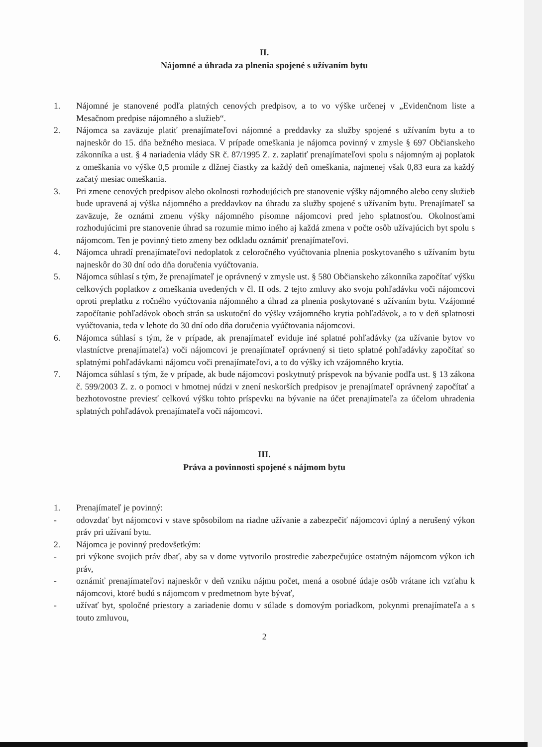II.
Nájomné a úhrada za plnenia spojené s užívaním bytu
1. Nájomné je stanovené podľa platných cenových predpisov, a to vo výške určenej v „Evidenčnom liste a Mesačnom predpise nájomného a služieb“.
2. Nájomca sa zaväzuje platiť prenajímateľovi nájomné a preddavky za služby spojené s užívaním bytu a to najneskôr do 15. dňa bežného mesiaca. V prípade omeškania je nájomca povinný v zmysle § 697 Občianskeho zákonníka a ust. § 4 nariadenia vlády SR č. 87/1995 Z. z. zaplatiť prenajímateľovi spolu s nájomným aj poplatok z omeškania vo výške 0,5 promile z dlžnej čiastky za každý deň omeškania, najmenej však 0,83 eura za každý začatý mesiac omeškania.
3. Pri zmene cenových predpisov alebo okolnosti rozhodujúcich pre stanovenie výšky nájomného alebo ceny služieb bude upravená aj výška nájomného a preddavkov na úhradu za služby spojené s užívaním bytu. Prenajímateľ sa zaväzuje, že oznámi zmenu výšky nájomného písomne nájomcovi pred jeho splatnosťou. Okolnosťami rozhodujúcimi pre stanovenie úhrad sa rozumie mimo iného aj každá zmena v počte osôb užívajúcich byt spolu s nájomcom. Ten je povinný tieto zmeny bez odkladu oznámiť prenajímateľovi.
4. Nájomca uhradí prenajímateľovi nedoplatok z celoročného vyúčtovania plnenia poskytovaného s užívaním bytu najneskôr do 30 dní odo dňa doručenia vyúčtovania.
5. Nájomca súhlasí s tým, že prenajímateľ je oprávnený v zmysle ust. § 580 Občianskeho zákonníka započítať výšku celkových poplatkov z omeškania uvedených v čl. II ods. 2 tejto zmluvy ako svoju pohľadávku voči nájomcovi oproti preplatku z ročného vyúčtovania nájomného a úhrad za plnenia poskytované s užívaním bytu. Vzájomné započítanie pohľadávok oboch strán sa uskutoční do výšky vzájomného krytia pohľadávok, a to v deň splatnosti vyúčtovania, teda v lehote do 30 dní odo dňa doručenia vyúčtovania nájomcovi.
6. Nájomca súhlasí s tým, že v prípade, ak prenajímateľ eviduje iné splatné pohľadávky (za užívanie bytov vo vlastníctve prenajímateľa) voči nájomcovi je prenajímateľ oprávnený si tieto splatné pohľadávky započítať so splatnými pohľadávkami nájomcu voči prenajímateľovi, a to do výšky ich vzájomného krytia.
7. Nájomca súhlasí s tým, že v prípade, ak bude nájomcovi poskytnutý príspevok na bývanie podľa ust. § 13 zákona č. 599/2003 Z. z. o pomoci v hmotnej núdzi v znení neskorších predpisov je prenajímateľ oprávnený započítať a bezhotovostne previesť celkovú výšku tohto príspevku na bývanie na účet prenajímateľa za účelom uhradenia splatných pohľadávok prenajímateľa voči nájomcovi.
III.
Práva a povinnosti spojené s nájmom bytu
1. Prenajímateľ je povinný:
- odovzdať byt nájomcovi v stave spôsobilom na riadne užívanie a zabezpečiť nájomcovi úplný a nerušený výkon práv pri užívaní bytu.
2. Nájomca je povinný predovšetkým:
- pri výkone svojich práv dbať, aby sa v dome vytvorilo prostredie zabezpečujúce ostatným nájomcom výkon ich práv,
- oznámiť prenajímateľovi najneskôr v deň vzniku nájmu počet, mená a osobné údaje osôb vrátane ich vzťahu k nájomcovi, ktoré budú s nájomcom v predmetnom byte bývať,
- užívať byt, spoločné priestory a zariadenie domu v súlade s domovým poriadkom, pokynmi prenajímateľa a s touto zmluvou,
2